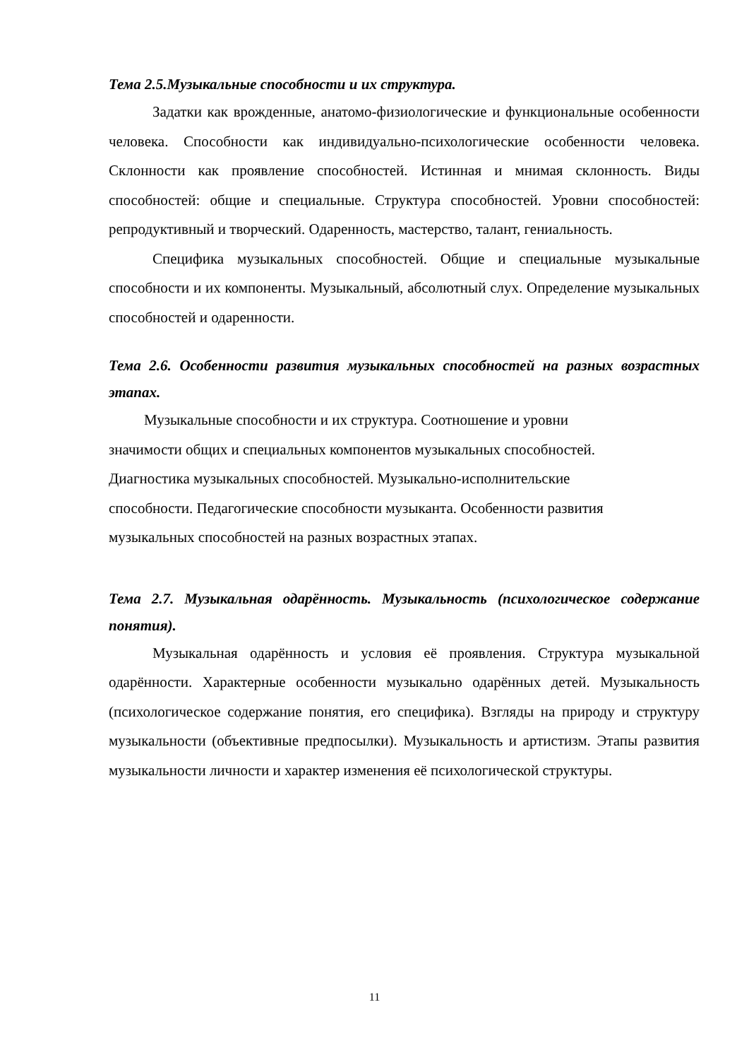Тема 2.5.Музыкальные способности и их структура.
Задатки как врожденные, анатомо-физиологические и функциональные особенности человека. Способности как индивидуально-психологические особенности человека. Склонности как проявление способностей. Истинная и мнимая склонность. Виды способностей: общие и специальные. Структура способностей. Уровни способностей: репродуктивный и творческий. Одаренность, мастерство, талант, гениальность.
Специфика музыкальных способностей. Общие и специальные музыкальные способности и их компоненты. Музыкальный, абсолютный слух. Определение музыкальных способностей и одаренности.
Тема 2.6. Особенности развития музыкальных способностей на разных возрастных этапах.
Музыкальные способности и их структура. Соотношение и уровни
значимости общих и специальных компонентов музыкальных способностей.
Диагностика музыкальных способностей. Музыкально-исполнительские
способности. Педагогические способности музыканта. Особенности развития
музыкальных способностей на разных возрастных этапах.
Тема 2.7. Музыкальная одарённость. Музыкальность (психологическое содержание понятия).
Музыкальная одарённость и условия её проявления. Структура музыкальной одарённости. Характерные особенности музыкально одарённых детей. Музыкальность (психологическое содержание понятия, его специфика). Взгляды на природу и структуру музыкальности (объективные предпосылки). Музыкальность и артистизм. Этапы развития музыкальности личности и характер изменения её психологической структуры.
11